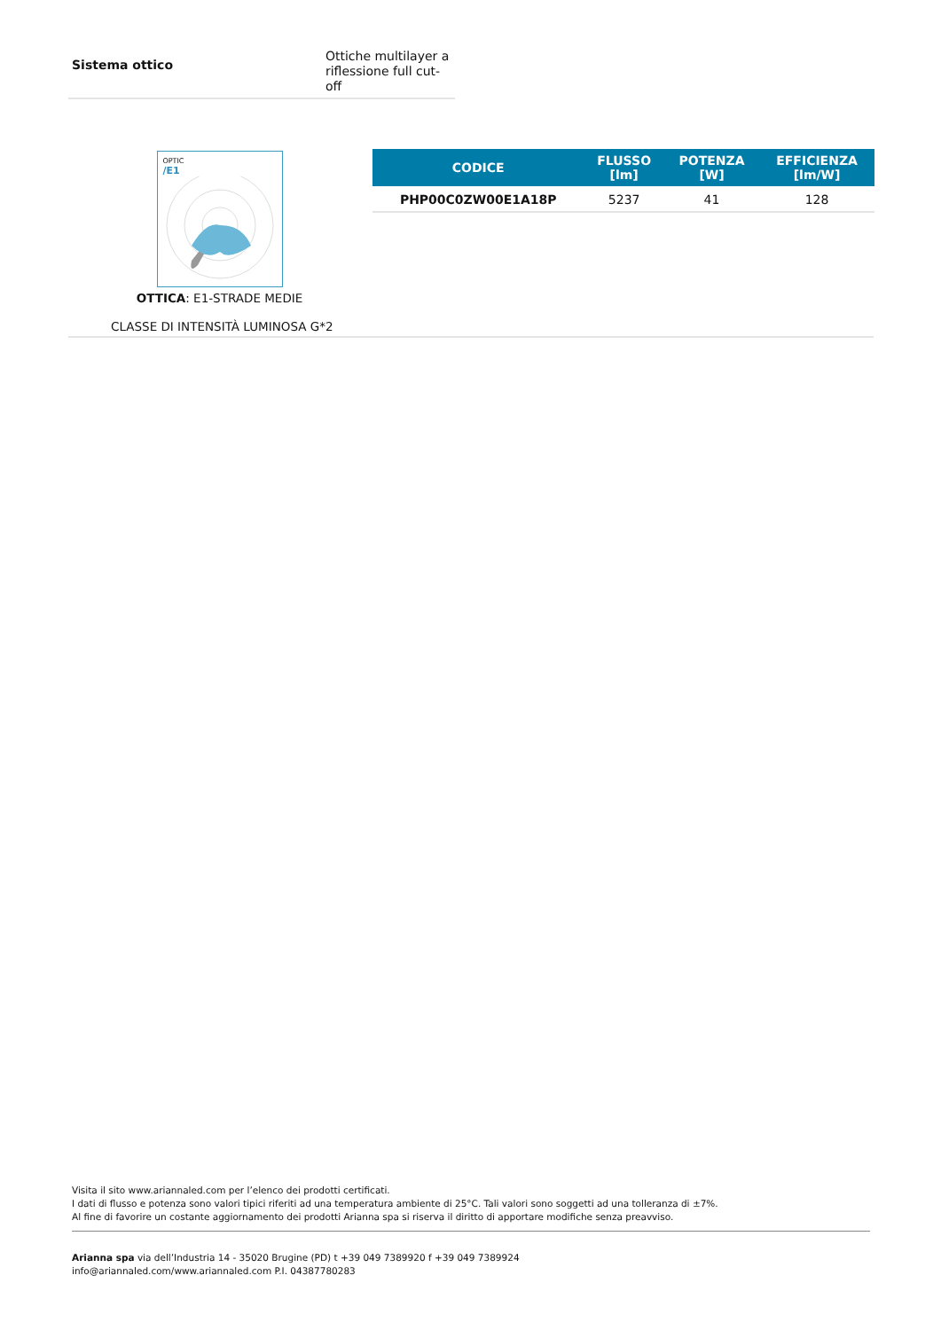Sistema ottico
Ottiche multilayer a
riflessione full cut-off
OPTIC
/E1
OTTICA: E1-STRADE MEDIE
CLASSE DI INTENSITÀ LUMINOSA G*2
| CODICE | FLUSSO [lm] | POTENZA [W] | EFFICIENZA [lm/W] |
| --- | --- | --- | --- |
| PHP00C0ZW00E1A18P | 5237 | 41 | 128 |
Visita il sito www.ariannaled.com per l’elenco dei prodotti certificati.
I dati di flusso e potenza sono valori tipici riferiti ad una temperatura ambiente di 25°C. Tali valori sono soggetti ad una tolleranza di ±7%.
Al fine di favorire un costante aggiornamento dei prodotti Arianna spa si riserva il diritto di apportare modifiche senza preavviso.
Arianna spa via dell’Industria 14 - 35020 Brugine (PD) t +39 049 7389920 f +39 049 7389924
info@ariannaled.com/www.ariannaled.com P.I. 04387780283